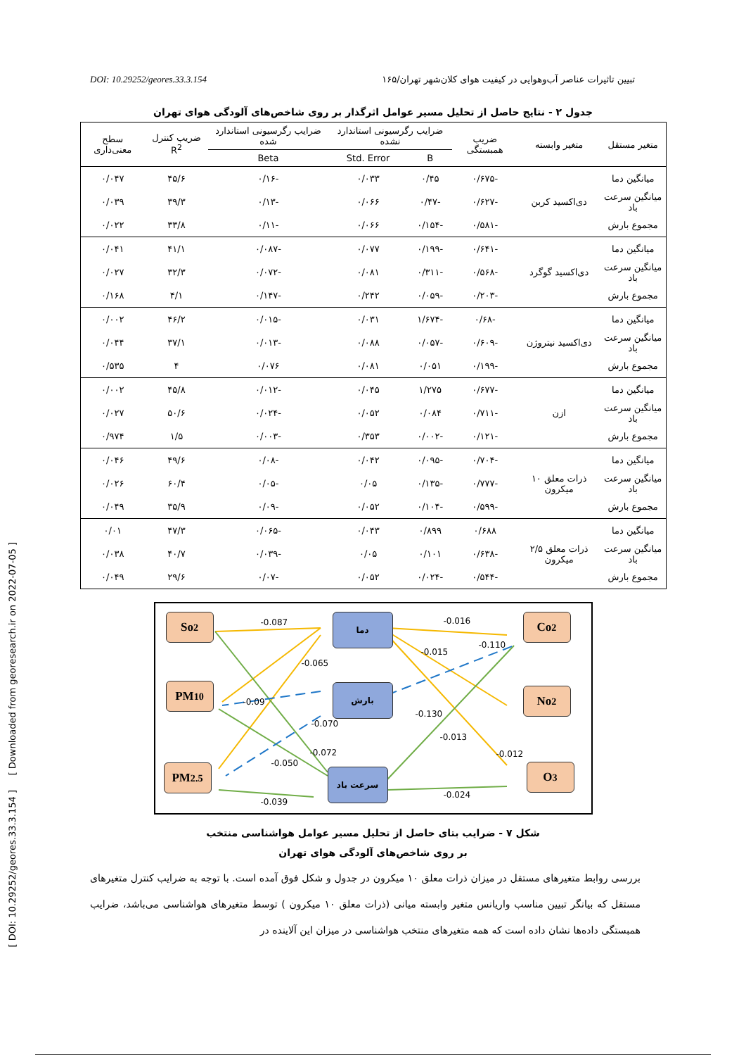DOI: 10.29252/geores.33.3.154 تبیین تاثیرات عناصر آب‌وهوایی در کیفیت هوای کلان‌شهر تهران/۱۶۵
جدول ۲ - نتایج حاصل از تحلیل مسیر عوامل اثرگذار بر روی شاخص‌های آلودگی هوای تهران
| متغیر مستقل | متغیر وابسته | ضریب همبستگی | ضرایب رگرسیونی استاندارد نشده | | ضرایب رگرسیونی استاندارد شده | ضریب کنترل R<sup>2</sup> | سطح معنی‌داری |
| --- | --- | --- | --- | --- | --- | --- | --- |
| | | | B | Std. Error | Beta | | |
| میانگین دما | دی‌اکسید کربن | -۰/۶۷۵ | ۰/۴۵ | ۰/۰۳۳ | -۰/۱۶ | ۴۵/۶ | ۰/۰۴۷ |
| میانگین سرعت باد | | -۰/۶۲۷ | -۰/۴۷ | ۰/۰۶۶ | -۰/۱۳ | ۳۹/۳ | ۰/۰۳۹ |
| مجموع بارش | | -۰/۵۸۱ | -۰/۱۵۴ | ۰/۰۶۶ | -۰/۱۱ | ۳۳/۸ | ۰/۰۲۲ |
| میانگین دما | دی‌اکسید گوگرد | -۰/۶۴۱ | -۰/۱۹۹ | ۰/۰۷۷ | -۰/۰۸۷ | ۴۱/۱ | ۰/۰۴۱ |
| میانگین سرعت باد | | -۰/۵۶۸ | -۰/۳۱۱ | ۰/۰۸۱ | -۰/۰۷۲ | ۳۲/۳ | ۰/۰۲۷ |
| مجموع بارش | | -۰/۲۰۳ | -۰/۰۵۹ | ۰/۲۴۲ | -۰/۱۴۷ | ۴/۱ | ۰/۱۶۸ |
| میانگین دما | دی‌اکسید نیتروژن | -۰/۶۸ | -۱/۶۷۴ | ۰/۰۳۱ | -۰/۰۱۵ | ۴۶/۲ | ۰/۰۰۲ |
| میانگین سرعت باد | | -۰/۶۰۹ | -۰/۰۵۷ | ۰/۰۸۸ | -۰/۰۱۳ | ۳۷/۱ | ۰/۰۴۴ |
| مجموع بارش | | -۰/۱۹۹ | ۰/۰۵۱ | ۰/۰۸۱ | ۰/۰۷۶ | ۴ | ۰/۵۳۵ |
| میانگین دما | ازن | -۰/۶۷۷ | ۱/۲۷۵ | ۰/۰۴۵ | -۰/۰۱۲ | ۴۵/۸ | ۰/۰۰۲ |
| میانگین سرعت باد | | -۰/۷۱۱ | ۰/۰۸۴ | ۰/۰۵۲ | -۰/۰۲۴ | ۵۰/۶ | ۰/۰۲۷ |
| مجموع بارش | | -۰/۱۲۱ | -۰/۰۰۲ | ۰/۳۵۳ | -۰/۰۰۳ | ۱/۵ | ۰/۹۷۴ |
| میانگین دما | ذرات معلق ۱۰ میکرون | -۰/۷۰۴ | -۰/۰۹۵ | ۰/۰۴۲ | -۰/۰۸ | ۴۹/۶ | ۰/۰۴۶ |
| میانگین سرعت باد | | -۰/۷۷۷ | -۰/۱۳۵ | ۰/۰۵ | -۰/۰۵ | ۶۰/۴ | ۰/۰۲۶ |
| مجموع بارش | | -۰/۵۹۹ | -۰/۱۰۴ | ۰/۰۵۲ | -۰/۰۹ | ۳۵/۹ | ۰/۰۴۹ |
| میانگین دما | ذرات معلق ۲/۵ میکرون | ۰/۶۸۸ | ۰/۸۹۹ | ۰/۰۴۳ | -۰/۰۶۵ | ۴۷/۳ | ۰/۰۱ |
| میانگین سرعت باد | | -۰/۶۳۸ | ۰/۱۰۱ | ۰/۰۵ | -۰/۰۳۹ | ۴۰/۷ | ۰/۰۳۸ |
| مجموع بارش | | -۰/۵۴۴ | -۰/۰۲۴ | ۰/۰۵۲ | -۰/۰۷ | ۲۹/۶ | ۰/۰۴۹ |
So<sub>2</sub>
PM<sub>10</sub>
PM<sub>2.5</sub>
Co<sub>2</sub>
No<sub>2</sub>
O<sub>3</sub>
دما
بارش
سرعت باد
-0.087 -0.016
-0.015
-0.110
-0.065
-0.09
-0.070
-0.130
-0.072
-0.013
-0.050
-0.012
-0.024
-0.039
شکل ۷ - ضرایب بتای حاصل از تحلیل مسیر عوامل هواشناسی منتخب
بر روی شاخص‌های آلودگی هوای تهران
بررسی روابط متغیرهای مستقل در میزان ذرات معلق ۱۰ میکرون در جدول و شکل فوق آمده است. با توجه به ضرایب کنترل متغیرهای مستقل که بیانگر تبیین مناسب واریانس متغیر وابسته میانی (ذرات معلق ۱۰ میکرون ) توسط متغیرهای هواشناسی می‌باشد، ضرایب همبستگی داده‌ها نشان داده است که همه متغیرهای منتخب هواشناسی در میزان این آلاینده در
[ DOI: 10.29252/geores.33.3.154 ] [ Downloaded from georesearch.ir on 2022-07-05 ]